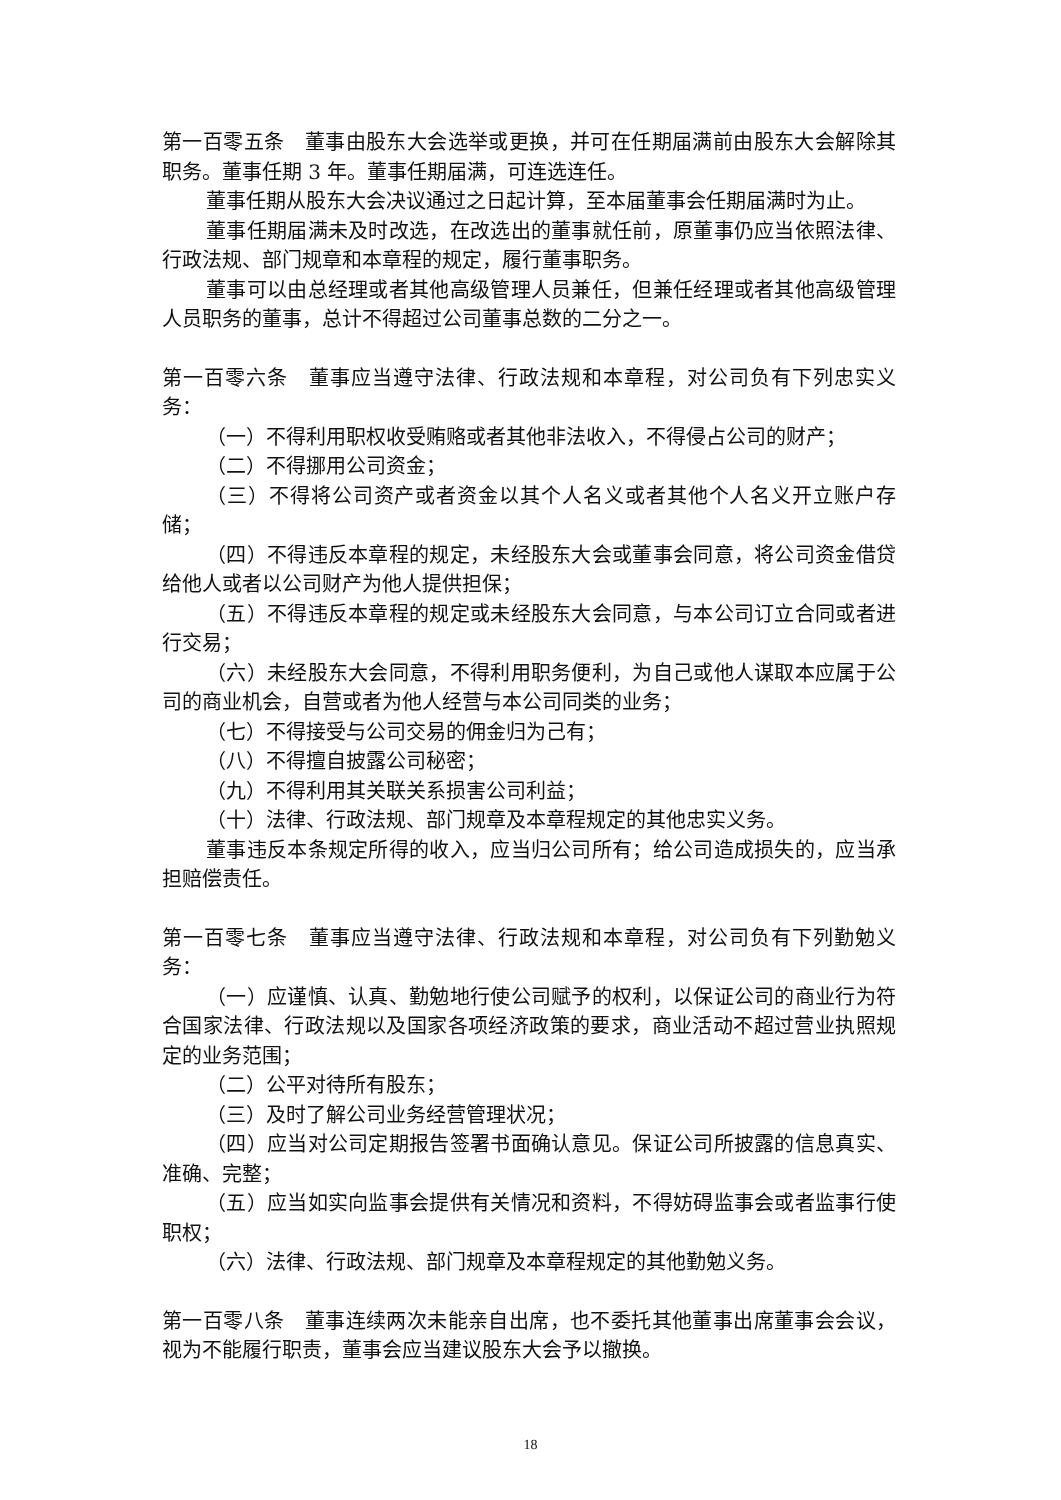第一百零五条　董事由股东大会选举或更换，并可在任期届满前由股东大会解除其职务。董事任期 3 年。董事任期届满，可连选连任。
董事任期从股东大会决议通过之日起计算，至本届董事会任期届满时为止。
董事任期届满未及时改选，在改选出的董事就任前，原董事仍应当依照法律、行政法规、部门规章和本章程的规定，履行董事职务。
董事可以由总经理或者其他高级管理人员兼任，但兼任经理或者其他高级管理人员职务的董事，总计不得超过公司董事总数的二分之一。
第一百零六条　董事应当遵守法律、行政法规和本章程，对公司负有下列忠实义务：
（一）不得利用职权收受贿赂或者其他非法收入，不得侵占公司的财产；
（二）不得挪用公司资金；
（三）不得将公司资产或者资金以其个人名义或者其他个人名义开立账户存储；
（四）不得违反本章程的规定，未经股东大会或董事会同意，将公司资金借贷给他人或者以公司财产为他人提供担保；
（五）不得违反本章程的规定或未经股东大会同意，与本公司订立合同或者进行交易；
（六）未经股东大会同意，不得利用职务便利，为自己或他人谋取本应属于公司的商业机会，自营或者为他人经营与本公司同类的业务；
（七）不得接受与公司交易的佣金归为己有；
（八）不得擅自披露公司秘密；
（九）不得利用其关联关系损害公司利益；
（十）法律、行政法规、部门规章及本章程规定的其他忠实义务。
董事违反本条规定所得的收入，应当归公司所有；给公司造成损失的，应当承担赔偿责任。
第一百零七条　董事应当遵守法律、行政法规和本章程，对公司负有下列勤勉义务：
（一）应谨慎、认真、勤勉地行使公司赋予的权利，以保证公司的商业行为符合国家法律、行政法规以及国家各项经济政策的要求，商业活动不超过营业执照规定的业务范围；
（二）公平对待所有股东；
（三）及时了解公司业务经营管理状况；
（四）应当对公司定期报告签署书面确认意见。保证公司所披露的信息真实、准确、完整；
（五）应当如实向监事会提供有关情况和资料，不得妨碍监事会或者监事行使职权；
（六）法律、行政法规、部门规章及本章程规定的其他勤勉义务。
第一百零八条　董事连续两次未能亲自出席，也不委托其他董事出席董事会会议，视为不能履行职责，董事会应当建议股东大会予以撤换。
18